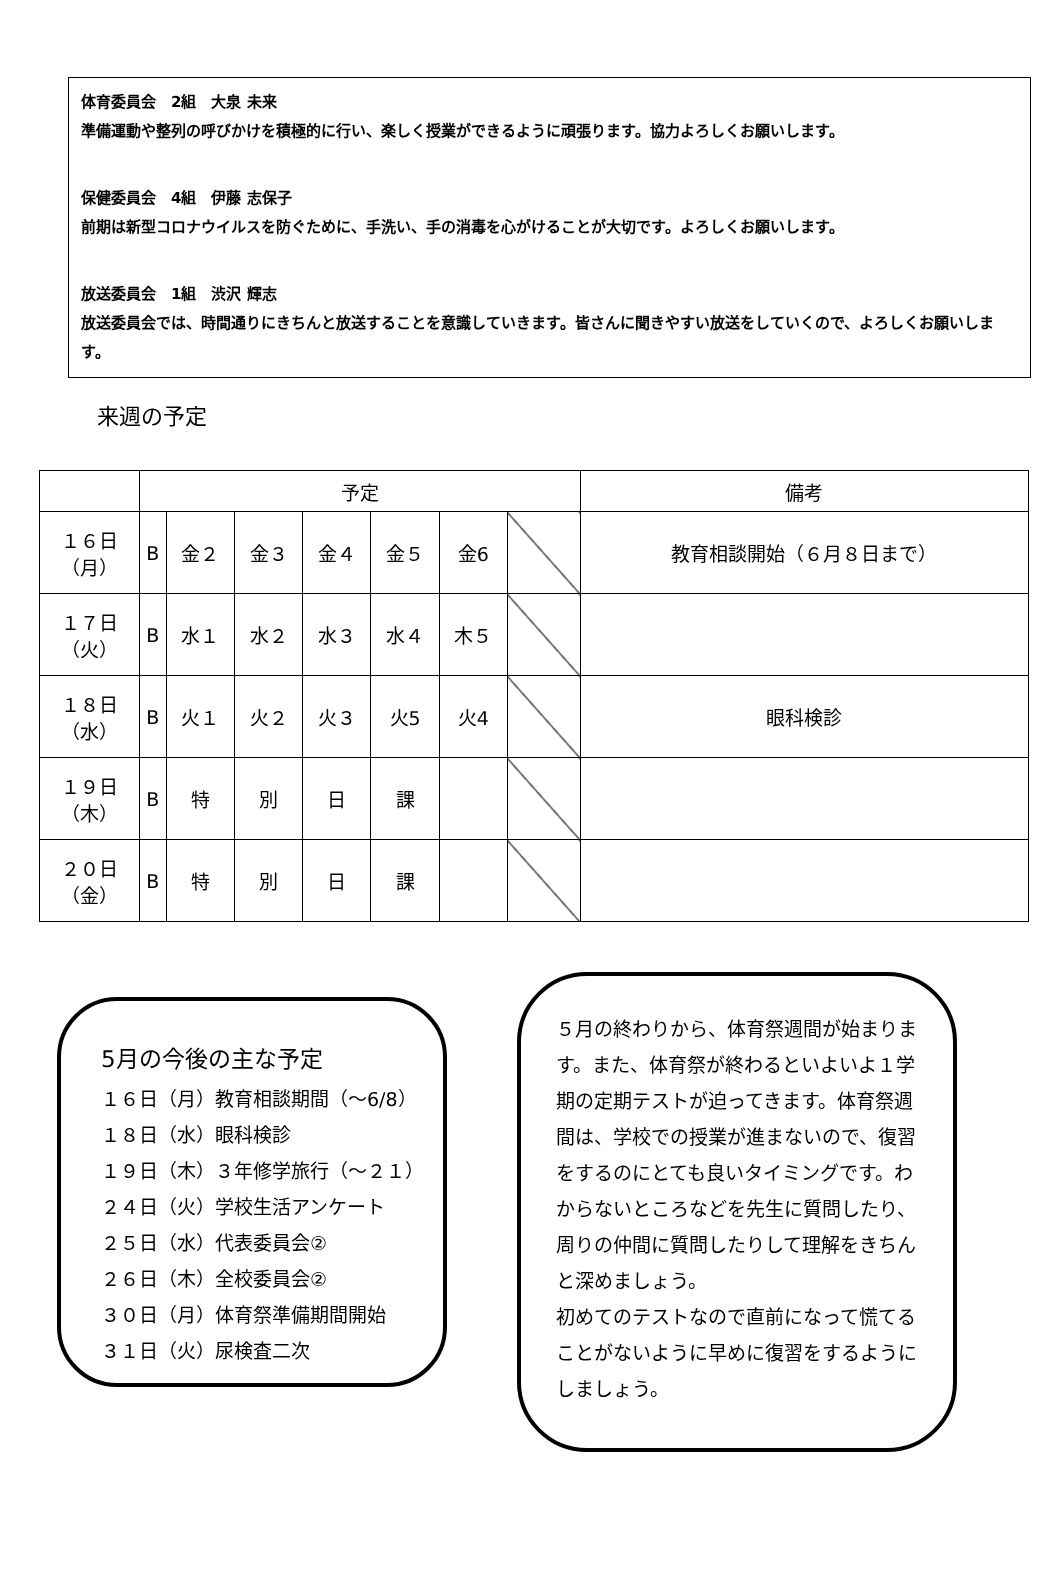体育委員会　2組　大泉 未来
準備運動や整列の呼びかけを積極的に行い、楽しく授業ができるように頑張ります。協力よろしくお願いします。
保健委員会　4組　伊藤 志保子
前期は新型コロナウイルスを防ぐために、手洗い、手の消毒を心がけることが大切です。よろしくお願いします。
放送委員会　1組　渋沢 輝志
放送委員会では、時間通りにきちんと放送することを意識していきます。皆さんに聞きやすい放送をしていくので、よろしくお願いします。
来週の予定
| | 予定 | | | | | | | 備考 |
| --- | --- | --- | --- | --- | --- | --- | --- | --- |
| １６日 （月） | B | 金２ | 金３ | 金４ | 金５ | 金6 | | 教育相談開始（６月８日まで） |
| １７日 （火） | B | 水１ | 水２ | 水３ | 水４ | 木５ | | |
| １８日 （水） | B | 火１ | 火２ | 火３ | 火5 | 火4 | | 眼科検診 |
| １９日 （木） | B | 特 | 別 | 日 | 課 | | | |
| ２０日 （金） | B | 特 | 別 | 日 | 課 | | | |
5月の今後の主な予定
１６日（月）教育相談期間（～6/8）
１８日（水）眼科検診
１９日（木）３年修学旅行（～２１）
２４日（火）学校生活アンケート
２５日（水）代表委員会②
２６日（木）全校委員会②
３０日（月）体育祭準備期間開始
３１日（火）尿検査二次
５月の終わりから、体育祭週間が始まります。また、体育祭が終わるといよいよ１学期の定期テストが迫ってきます。体育祭週間は、学校での授業が進まないので、復習をするのにとても良いタイミングです。わからないところなどを先生に質問したり、周りの仲間に質問したりして理解をきちんと深めましょう。
初めてのテストなので直前になって慌てることがないように早めに復習をするようにしましょう。